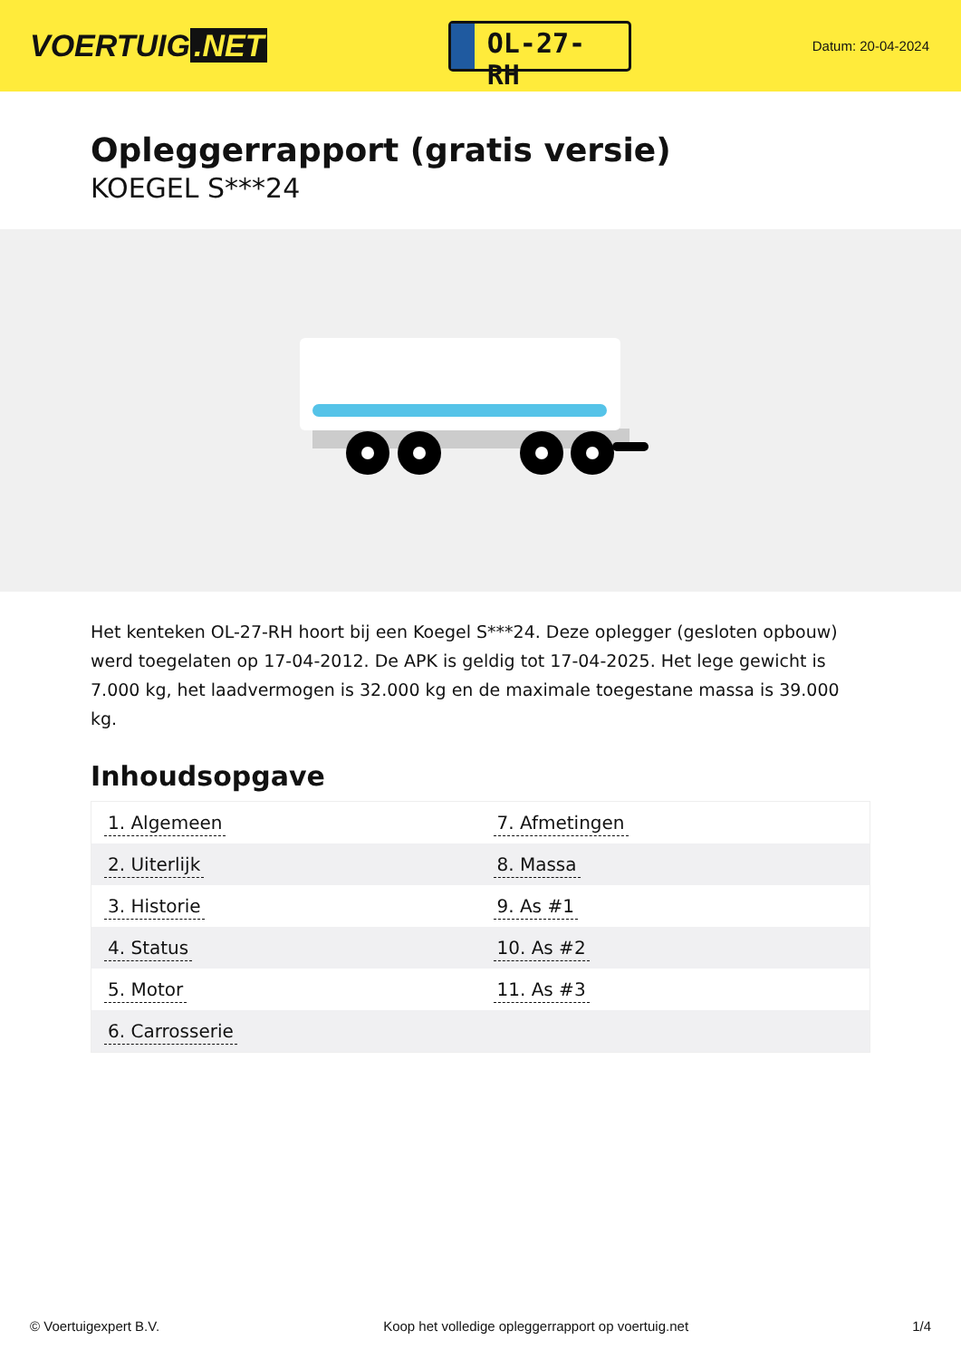VOERTUIG.NET
OL-27-RH
Datum: 20-04-2024
Opleggerrapport (gratis versie)
KOEGEL S***24
Het kenteken OL-27-RH hoort bij een Koegel S***24. Deze oplegger (gesloten opbouw) werd toegelaten op 17-04-2012. De APK is geldig tot 17-04-2025. Het lege gewicht is 7.000 kg, het laadvermogen is 32.000 kg en de maximale toegestane massa is 39.000 kg.
Inhoudsopgave
| 1. Algemeen | 7. Afmetingen |
| 2. Uiterlijk | 8. Massa |
| 3. Historie | 9. As #1 |
| 4. Status | 10. As #2 |
| 5. Motor | 11. As #3 |
| 6. Carrosserie | |
© Voertuigexpert B.V. Koop het volledige opleggerrapport op voertuig.net 1/4